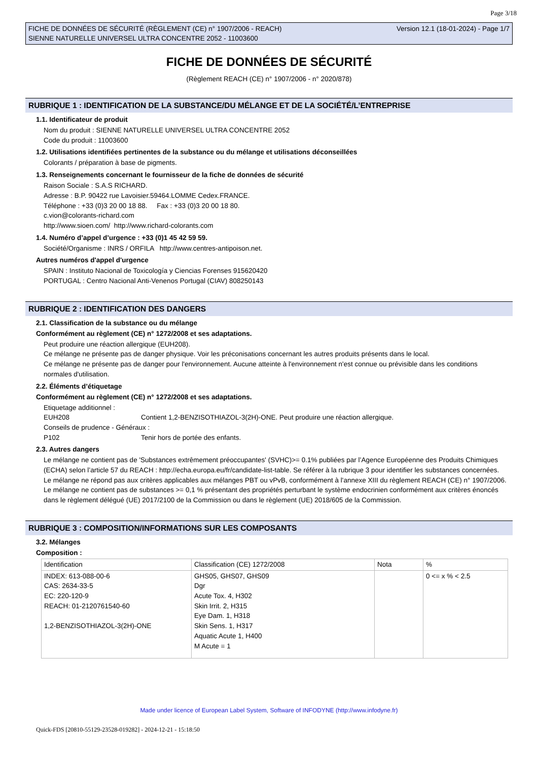Page 3/18
FICHE DE DONNÉES DE SÉCURITÉ (RÈGLEMENT (CE) n° 1907/2006 - REACH)
SIENNE NATURELLE UNIVERSEL ULTRA CONCENTRE 2052 - 11003600
Version 12.1 (18-01-2024) - Page 1/7
FICHE DE DONNÉES DE SÉCURITÉ
(Règlement REACH (CE) n° 1907/2006 - n° 2020/878)
RUBRIQUE 1 : IDENTIFICATION DE LA SUBSTANCE/DU MÉLANGE ET DE LA SOCIÉTÉ/L’ENTREPRISE
1.1. Identificateur de produit
Nom du produit : SIENNE NATURELLE UNIVERSEL ULTRA CONCENTRE 2052
Code du produit : 11003600
1.2. Utilisations identifiées pertinentes de la substance ou du mélange et utilisations déconseillées
Colorants / préparation à base de pigments.
1.3. Renseignements concernant le fournisseur de la fiche de données de sécurité
Raison Sociale : S.A.S RICHARD.
Adresse : B.P. 90422 rue Lavoisier.59464.LOMME Cedex.FRANCE.
Téléphone : +33 (0)3 20 00 18 88. Fax : +33 (0)3 20 00 18 80.
c.vion@colorants-richard.com
http://www.sioen.com/ http://www.richard-colorants.com
1.4. Numéro d’appel d’urgence : +33 (0)1 45 42 59 59.
Société/Organisme : INRS / ORFILA http://www.centres-antipoison.net.
Autres numéros d'appel d'urgence
SPAIN : Instituto Nacional de Toxicología y Ciencias Forenses 915620420
PORTUGAL : Centro Nacional Anti-Venenos Portugal (CIAV) 808250143
RUBRIQUE 2 : IDENTIFICATION DES DANGERS
2.1. Classification de la substance ou du mélange
Conformément au règlement (CE) n° 1272/2008 et ses adaptations.
Peut produire une réaction allergique (EUH208).
Ce mélange ne présente pas de danger physique. Voir les préconisations concernant les autres produits présents dans le local.
Ce mélange ne présente pas de danger pour l'environnement. Aucune atteinte à l'environnement n'est connue ou prévisible dans les conditions normales d'utilisation.
2.2. Éléments d’étiquetage
Conformément au règlement (CE) n° 1272/2008 et ses adaptations.
Etiquetage additionnel :
EUH208 Contient 1,2-BENZISOTHIAZOL-3(2H)-ONE. Peut produire une réaction allergique.
Conseils de prudence - Généraux :
P102 Tenir hors de portée des enfants.
2.3. Autres dangers
Le mélange ne contient pas de 'Substances extrêmement préoccupantes' (SVHC)>= 0.1% publiées par l’Agence Européenne des Produits Chimiques (ECHA) selon l’article 57 du REACH : http://echa.europa.eu/fr/candidate-list-table. Se référer à la rubrique 3 pour identifier les substances concernées.
Le mélange ne répond pas aux critères applicables aux mélanges PBT ou vPvB, conformément à l'annexe XIII du règlement REACH (CE) n° 1907/2006.
Le mélange ne contient pas de substances >= 0,1 % présentant des propriétés perturbant le système endocrinien conformément aux critères énoncés dans le règlement délégué (UE) 2017/2100 de la Commission ou dans le règlement (UE) 2018/605 de la Commission.
RUBRIQUE 3 : COMPOSITION/INFORMATIONS SUR LES COMPOSANTS
3.2. Mélanges
Composition :
| Identification | Classification (CE) 1272/2008 | Nota | % |
| INDEX: 613-088-00-6 CAS: 2634-33-5 EC: 220-120-9 REACH: 01-2120761540-60 1,2-BENZISOTHIAZOL-3(2H)-ONE | GHS05, GHS07, GHS09 Dgr Acute Tox. 4, H302 Skin Irrit. 2, H315 Eye Dam. 1, H318 Skin Sens. 1, H317 Aquatic Acute 1, H400 M Acute = 1 | | 0 <= x % < 2.5 |
Made under licence of European Label System, Software of INFODYNE (http://www.infodyne.fr)
Quick-FDS [20810-55129-23528-019282] - 2024-12-21 - 15:18:50